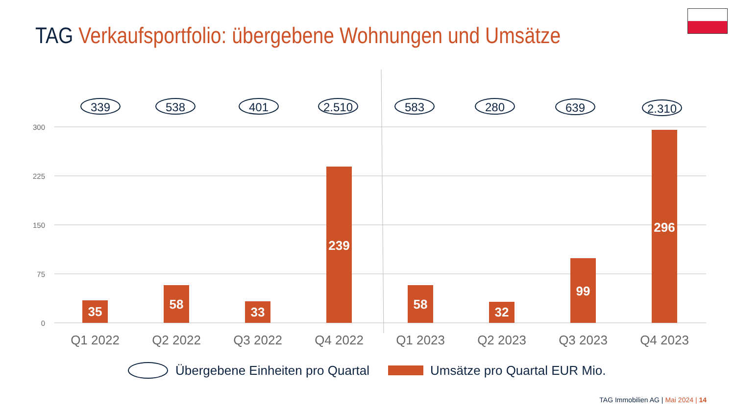TAG Verkaufsportfolio: übergebene Wohnungen und Umsätze
300
225
150
75
0
35
58
33
239
58
32
99
296
Q1 2022
Q2 2022
Q3 2022
Q4 2022
Q1 2023
Q2 2023
Q3 2023
Q4 2023
339
538
401
2.510
583
280
639
2.310
Übergebene Einheiten pro Quartal Umsätze pro Quartal EUR Mio.
TAG Immobilien AG | Mai 2024 | 14